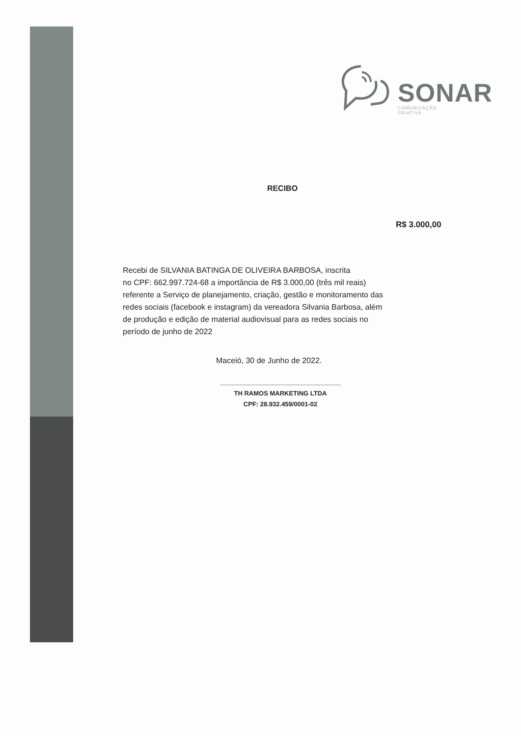SONAR
COMUNICAÇÃO
CRIATIVA
RECIBO
R$ 3.000,00
Recebi de SILVANIA BATINGA DE OLIVEIRA BARBOSA, inscrita
no CPF: 662.997.724-68 a importância de R$ 3.000,00 (três mil reais)
referente a Serviço de planejamento, criação, gestão e monitoramento das
redes sociais (facebook e instagram) da vereadora Silvania Barbosa, além
de produção e edição de material audiovisual para as redes sociais no
período de junho de 2022
Maceió, 30 de Junho de 2022.
TH RAMOS MARKETING LTDA
CPF: 28.932.459/0001-02